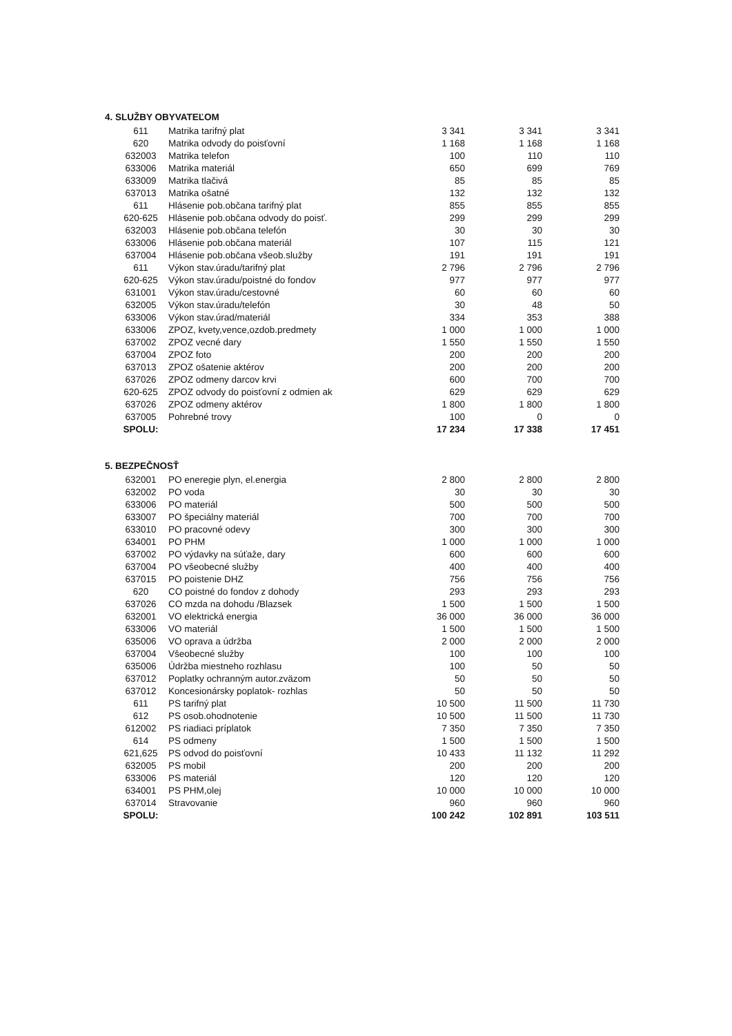4. SLUŽBY OBYVATEĽOM
| 611 | Matrika tarifný plat | 3 341 | 3 341 | 3 341 |
| 620 | Matrika odvody do poisťovní | 1 168 | 1 168 | 1 168 |
| 632003 | Matrika telefon | 100 | 110 | 110 |
| 633006 | Matrika materiál | 650 | 699 | 769 |
| 633009 | Matrika tlačivá | 85 | 85 | 85 |
| 637013 | Matrika ošatné | 132 | 132 | 132 |
| 611 | Hlásenie pob.občana tarifný plat | 855 | 855 | 855 |
| 620-625 | Hlásenie pob.občana odvody do poisť. | 299 | 299 | 299 |
| 632003 | Hlásenie pob.občana telefón | 30 | 30 | 30 |
| 633006 | Hlásenie pob.občana materiál | 107 | 115 | 121 |
| 637004 | Hlásenie pob.občana všeob.služby | 191 | 191 | 191 |
| 611 | Výkon stav.úradu/tarifný plat | 2 796 | 2 796 | 2 796 |
| 620-625 | Výkon stav.úradu/poistné do fondov | 977 | 977 | 977 |
| 631001 | Výkon stav.úradu/cestovné | 60 | 60 | 60 |
| 632005 | Výkon stav.úradu/telefón | 30 | 48 | 50 |
| 633006 | Výkon stav.úrad/materiál | 334 | 353 | 388 |
| 633006 | ZPOZ, kvety,vence,ozdob.predmety | 1 000 | 1 000 | 1 000 |
| 637002 | ZPOZ vecné dary | 1 550 | 1 550 | 1 550 |
| 637004 | ZPOZ foto | 200 | 200 | 200 |
| 637013 | ZPOZ ošatenie aktérov | 200 | 200 | 200 |
| 637026 | ZPOZ odmeny darcov krvi | 600 | 700 | 700 |
| 620-625 | ZPOZ odvody do poisťovní z odmien ak | 629 | 629 | 629 |
| 637026 | ZPOZ odmeny aktérov | 1 800 | 1 800 | 1 800 |
| 637005 | Pohrebné trovy | 100 | 0 | 0 |
| SPOLU: | | 17 234 | 17 338 | 17 451 |
5. BEZPEČNOSŤ
| 632001 | PO eneregie plyn, el.energia | 2 800 | 2 800 | 2 800 |
| 632002 | PO voda | 30 | 30 | 30 |
| 633006 | PO materiál | 500 | 500 | 500 |
| 633007 | PO špeciálny materiál | 700 | 700 | 700 |
| 633010 | PO pracovné odevy | 300 | 300 | 300 |
| 634001 | PO PHM | 1 000 | 1 000 | 1 000 |
| 637002 | PO výdavky na súťaže, dary | 600 | 600 | 600 |
| 637004 | PO všeobecné služby | 400 | 400 | 400 |
| 637015 | PO poistenie DHZ | 756 | 756 | 756 |
| 620 | CO poistné do fondov z dohody | 293 | 293 | 293 |
| 637026 | CO mzda na dohodu /Blazsek | 1 500 | 1 500 | 1 500 |
| 632001 | VO elektrická energia | 36 000 | 36 000 | 36 000 |
| 633006 | VO materiál | 1 500 | 1 500 | 1 500 |
| 635006 | VO oprava a údržba | 2 000 | 2 000 | 2 000 |
| 637004 | Všeobecné služby | 100 | 100 | 100 |
| 635006 | Údržba miestneho rozhlasu | 100 | 50 | 50 |
| 637012 | Poplatky ochranným autor.zväzom | 50 | 50 | 50 |
| 637012 | Koncesionársky poplatok- rozhlas | 50 | 50 | 50 |
| 611 | PS tarifný plat | 10 500 | 11 500 | 11 730 |
| 612 | PS osob.ohodnotenie | 10 500 | 11 500 | 11 730 |
| 612002 | PS riadiaci príplatok | 7 350 | 7 350 | 7 350 |
| 614 | PS odmeny | 1 500 | 1 500 | 1 500 |
| 621,625 | PS odvod do poisťovní | 10 433 | 11 132 | 11 292 |
| 632005 | PS mobil | 200 | 200 | 200 |
| 633006 | PS materiál | 120 | 120 | 120 |
| 634001 | PS PHM,olej | 10 000 | 10 000 | 10 000 |
| 637014 | Stravovanie | 960 | 960 | 960 |
| SPOLU: | | 100 242 | 102 891 | 103 511 |